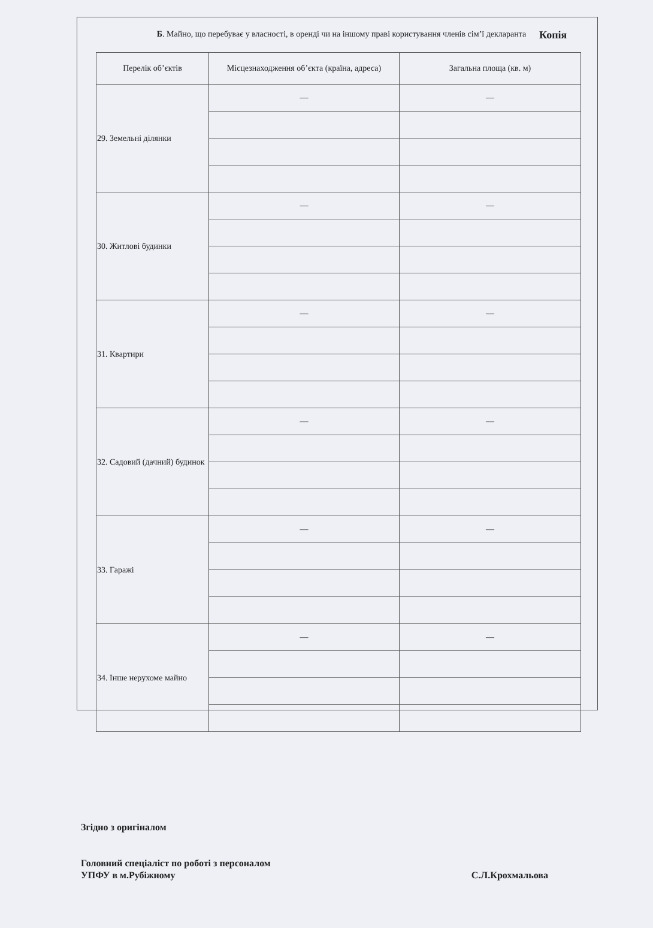Б. Майно, що перебуває у власності, в оренді чи на іншому праві користування членів сім’ї декларанта
Копія
| Перелік об’єктів | Місцезнаходження об’єкта (країна, адреса) | Загальна площа (кв. м) |
| --- | --- | --- |
| 29. Земельні ділянки | — | — |
| 30. Житлові будинки | — | — |
| 31. Квартири | — | — |
| 32. Садовий (дачний) будинок | — | — |
| 33. Гаражі | — | — |
| 34. Інше нерухоме майно | — | — |
Згідно з оригіналом
Головний спеціаліст по роботі з персоналом
УПФУ в м.Рубіжному С.Л.Крохмальова